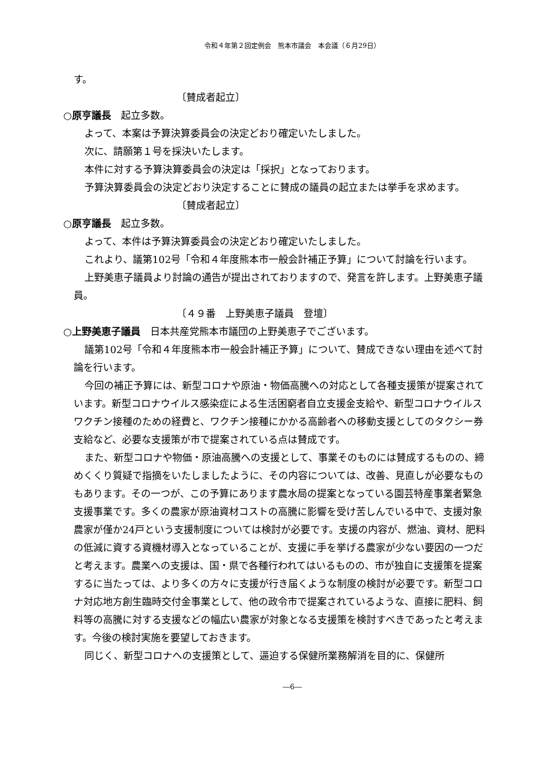令和４年第２回定例会　熊本市議会　本会議（６月29日）
す。
〔賛成者起立〕
○原亨議長　起立多数。
よって、本案は予算決算委員会の決定どおり確定いたしました。
次に、請願第１号を採決いたします。
本件に対する予算決算委員会の決定は「採択」となっております。
予算決算委員会の決定どおり決定することに賛成の議員の起立または挙手を求めます。
〔賛成者起立〕
○原亨議長　起立多数。
よって、本件は予算決算委員会の決定どおり確定いたしました。
これより、議第102号「令和４年度熊本市一般会計補正予算」について討論を行います。
上野美恵子議員より討論の通告が提出されておりますので、発言を許します。上野美恵子議員。
〔４９番　上野美恵子議員　登壇〕
○上野美恵子議員　日本共産党熊本市議団の上野美恵子でございます。
議第102号「令和４年度熊本市一般会計補正予算」について、賛成できない理由を述べて討論を行います。
今回の補正予算には、新型コロナや原油・物価高騰への対応として各種支援策が提案されています。新型コロナウイルス感染症による生活困窮者自立支援金支給や、新型コロナウイルスワクチン接種のための経費と、ワクチン接種にかかる高齢者への移動支援としてのタクシー券支給など、必要な支援策が市で提案されている点は賛成です。
また、新型コロナや物価・原油高騰への支援として、事業そのものには賛成するものの、締めくくり質疑で指摘をいたしましたように、その内容については、改善、見直しが必要なものもあります。その一つが、この予算にあります農水局の提案となっている園芸特産事業者緊急支援事業です。多くの農家が原油資材コストの高騰に影響を受け苦しんでいる中で、支援対象農家が僅か24戸という支援制度については検討が必要です。支援の内容が、燃油、資材、肥料の低減に資する資機材導入となっていることが、支援に手を挙げる農家が少ない要因の一つだと考えます。農業への支援は、国・県で各種行われてはいるものの、市が独自に支援策を提案するに当たっては、より多くの方々に支援が行き届くような制度の検討が必要です。新型コロナ対応地方創生臨時交付金事業として、他の政令市で提案されているような、直接に肥料、飼料等の高騰に対する支援などの幅広い農家が対象となる支援策を検討すべきであったと考えます。今後の検討実施を要望しておきます。
同じく、新型コロナへの支援策として、逼迫する保健所業務解消を目的に、保健所
―6―